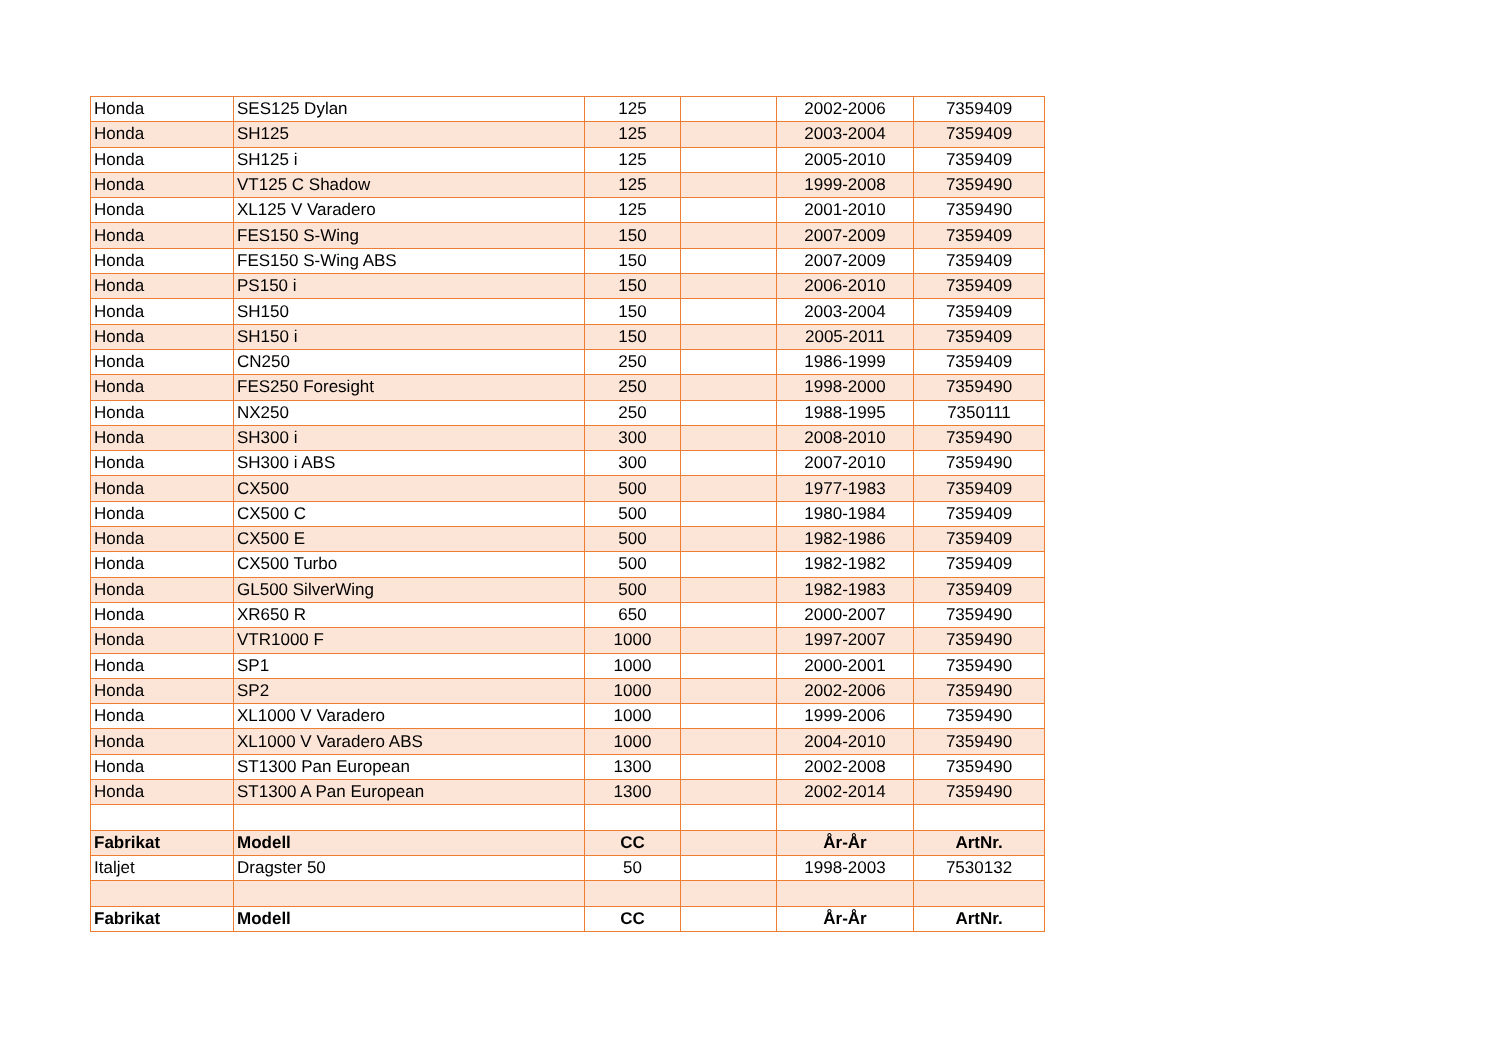| Honda | SES125 Dylan | 125 | | 2002-2006 | 7359409 |
| Honda | SH125 | 125 | | 2003-2004 | 7359409 |
| Honda | SH125 i | 125 | | 2005-2010 | 7359409 |
| Honda | VT125 C Shadow | 125 | | 1999-2008 | 7359490 |
| Honda | XL125 V Varadero | 125 | | 2001-2010 | 7359490 |
| Honda | FES150 S-Wing | 150 | | 2007-2009 | 7359409 |
| Honda | FES150 S-Wing ABS | 150 | | 2007-2009 | 7359409 |
| Honda | PS150 i | 150 | | 2006-2010 | 7359409 |
| Honda | SH150 | 150 | | 2003-2004 | 7359409 |
| Honda | SH150 i | 150 | | 2005-2011 | 7359409 |
| Honda | CN250 | 250 | | 1986-1999 | 7359409 |
| Honda | FES250 Foresight | 250 | | 1998-2000 | 7359490 |
| Honda | NX250 | 250 | | 1988-1995 | 7350111 |
| Honda | SH300 i | 300 | | 2008-2010 | 7359490 |
| Honda | SH300 i ABS | 300 | | 2007-2010 | 7359490 |
| Honda | CX500 | 500 | | 1977-1983 | 7359409 |
| Honda | CX500 C | 500 | | 1980-1984 | 7359409 |
| Honda | CX500 E | 500 | | 1982-1986 | 7359409 |
| Honda | CX500 Turbo | 500 | | 1982-1982 | 7359409 |
| Honda | GL500 SilverWing | 500 | | 1982-1983 | 7359409 |
| Honda | XR650 R | 650 | | 2000-2007 | 7359490 |
| Honda | VTR1000 F | 1000 | | 1997-2007 | 7359490 |
| Honda | SP1 | 1000 | | 2000-2001 | 7359490 |
| Honda | SP2 | 1000 | | 2002-2006 | 7359490 |
| Honda | XL1000 V Varadero | 1000 | | 1999-2006 | 7359490 |
| Honda | XL1000 V Varadero ABS | 1000 | | 2004-2010 | 7359490 |
| Honda | ST1300 Pan European | 1300 | | 2002-2008 | 7359490 |
| Honda | ST1300 A Pan European | 1300 | | 2002-2014 | 7359490 |
| Fabrikat | Modell | CC | | År-År | ArtNr. |
| Italjet | Dragster 50 | 50 | | 1998-2003 | 7530132 |
| Fabrikat | Modell | CC | | År-År | ArtNr. |